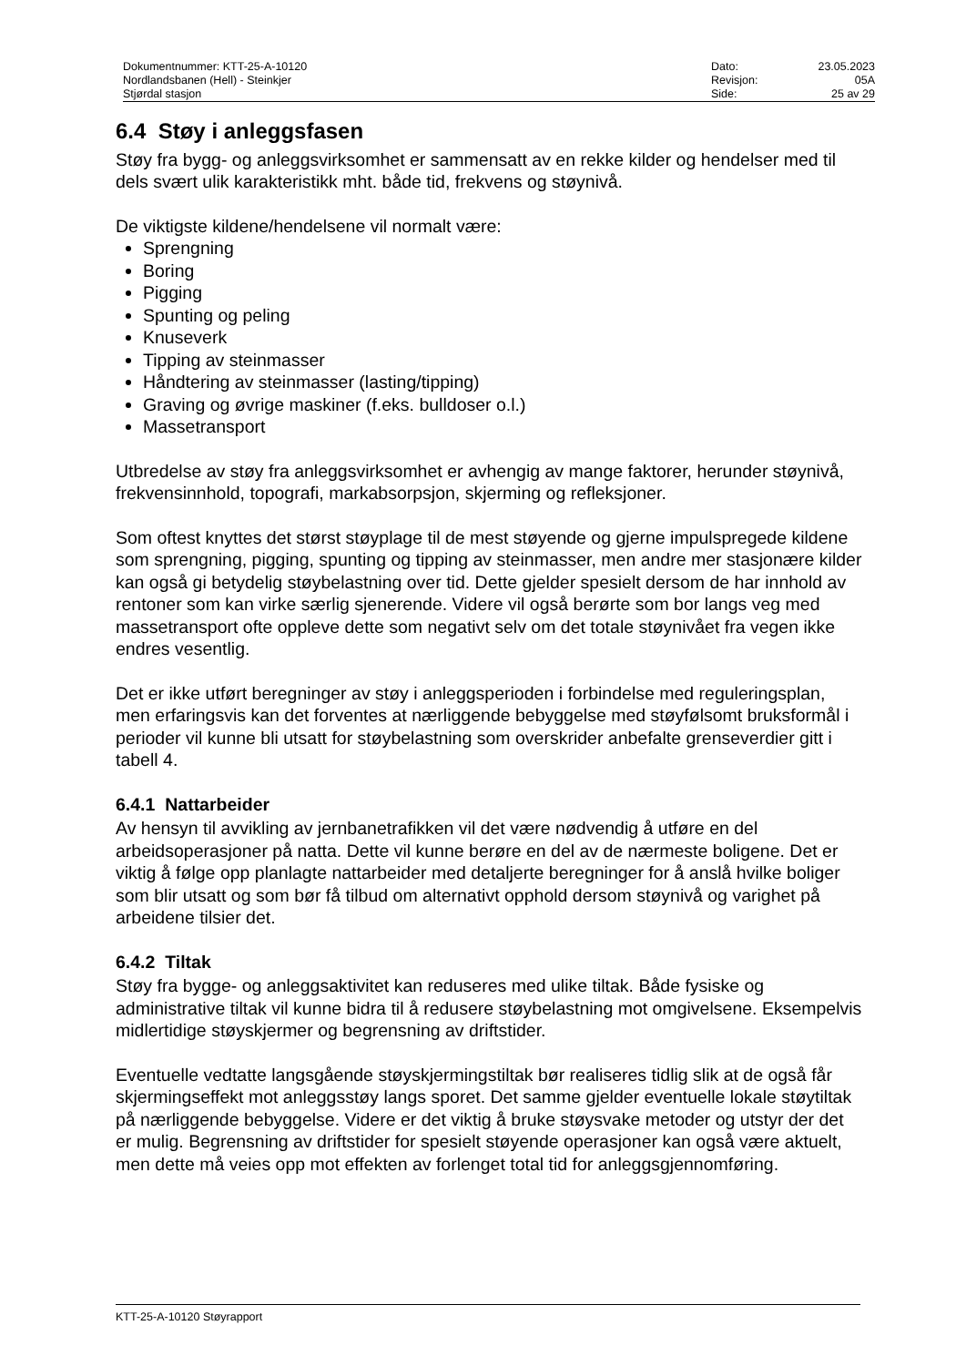| Dokumentnummer: KTT-25-A-10120 | Dato: | 23.05.2023 |
| Nordlandsbanen (Hell) - Steinkjer | Revisjon: | 05A |
| Stjørdal stasjon | Side: | 25 av 29 |
6.4 Støy i anleggsfasen
Støy fra bygg- og anleggsvirksomhet er sammensatt av en rekke kilder og hendelser med til dels svært ulik karakteristikk mht. både tid, frekvens og støynivå.
De viktigste kildene/hendelsene vil normalt være:
Sprengning
Boring
Pigging
Spunting og peling
Knuseverk
Tipping av steinmasser
Håndtering av steinmasser (lasting/tipping)
Graving og øvrige maskiner (f.eks. bulldoser o.l.)
Massetransport
Utbredelse av støy fra anleggsvirksomhet er avhengig av mange faktorer, herunder støynivå, frekvensinnhold, topografi, markabsorpsjon, skjerming og refleksjoner.
Som oftest knyttes det størst støyplage til de mest støyende og gjerne impulspregede kildene som sprengning, pigging, spunting og tipping av steinmasser, men andre mer stasjonære kilder kan også gi betydelig støybelastning over tid. Dette gjelder spesielt dersom de har innhold av rentoner som kan virke særlig sjenerende. Videre vil også berørte som bor langs veg med massetransport ofte oppleve dette som negativt selv om det totale støynivået fra vegen ikke endres vesentlig.
Det er ikke utført beregninger av støy i anleggsperioden i forbindelse med reguleringsplan, men erfaringsvis kan det forventes at nærliggende bebyggelse med støyfølsomt bruksformål i perioder vil kunne bli utsatt for støybelastning som overskrider anbefalte grenseverdier gitt i tabell 4.
6.4.1 Nattarbeider
Av hensyn til avvikling av jernbanetrafikken vil det være nødvendig å utføre en del arbeidsoperasjoner på natta. Dette vil kunne berøre en del av de nærmeste boligene. Det er viktig å følge opp planlagte nattarbeider med detaljerte beregninger for å anslå hvilke boliger som blir utsatt og som bør få tilbud om alternativt opphold dersom støynivå og varighet på arbeidene tilsier det.
6.4.2 Tiltak
Støy fra bygge- og anleggsaktivitet kan reduseres med ulike tiltak. Både fysiske og administrative tiltak vil kunne bidra til å redusere støybelastning mot omgivelsene. Eksempelvis midlertidige støyskjermer og begrensning av driftstider.
Eventuelle vedtatte langsgående støyskjermingstiltak bør realiseres tidlig slik at de også får skjermingseffekt mot anleggsstøy langs sporet. Det samme gjelder eventuelle lokale støytiltak på nærliggende bebyggelse. Videre er det viktig å bruke støysvake metoder og utstyr der det er mulig. Begrensning av driftstider for spesielt støyende operasjoner kan også være aktuelt, men dette må veies opp mot effekten av forlenget total tid for anleggsgjennomføring.
KTT-25-A-10120 Støyrapport